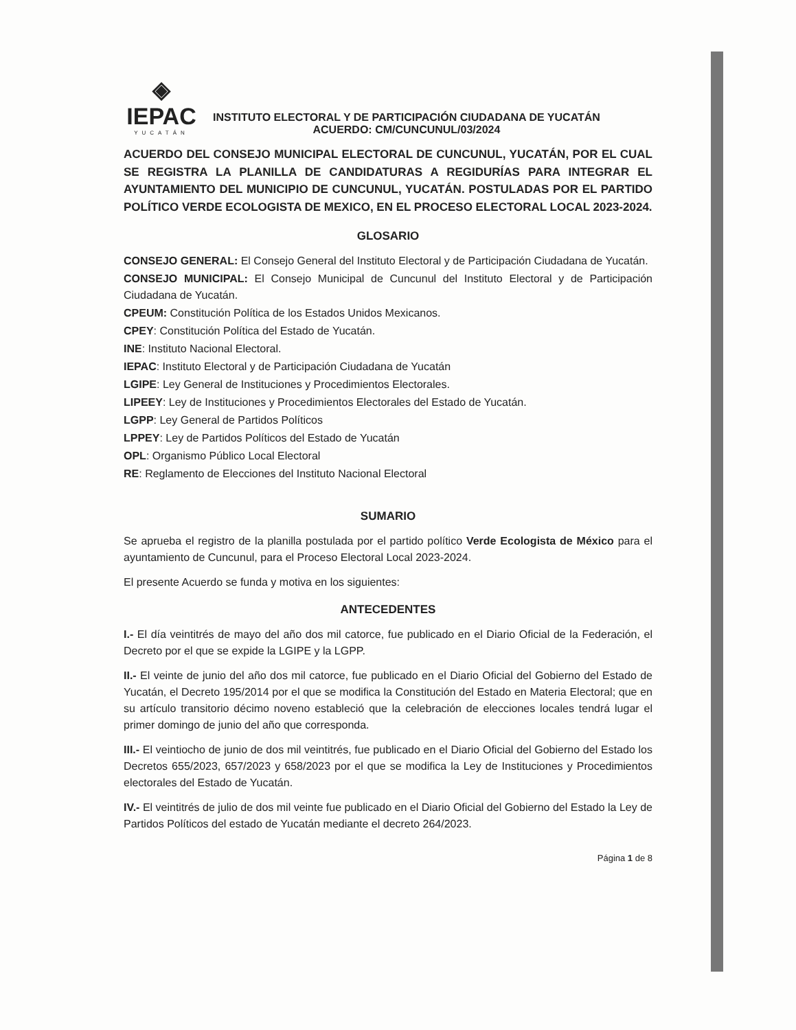◈
IEPAC
YUCATÁN
INSTITUTO ELECTORAL Y DE PARTICIPACIÓN CIUDADANA DE YUCATÁN
ACUERDO: CM/CUNCUNUL/03/2024
ACUERDO DEL CONSEJO MUNICIPAL ELECTORAL DE CUNCUNUL, YUCATÁN, POR EL CUAL SE REGISTRA LA PLANILLA DE CANDIDATURAS A REGIDURÍAS PARA INTEGRAR EL AYUNTAMIENTO DEL MUNICIPIO DE CUNCUNUL, YUCATÁN. POSTULADAS POR EL PARTIDO POLÍTICO VERDE ECOLOGISTA DE MEXICO, EN EL PROCESO ELECTORAL LOCAL 2023-2024.
GLOSARIO
CONSEJO GENERAL: El Consejo General del Instituto Electoral y de Participación Ciudadana de Yucatán.
CONSEJO MUNICIPAL: El Consejo Municipal de Cuncunul del Instituto Electoral y de Participación Ciudadana de Yucatán.
CPEUM: Constitución Política de los Estados Unidos Mexicanos.
CPEY: Constitución Política del Estado de Yucatán.
INE: Instituto Nacional Electoral.
IEPAC: Instituto Electoral y de Participación Ciudadana de Yucatán
LGIPE: Ley General de Instituciones y Procedimientos Electorales.
LIPEEY: Ley de Instituciones y Procedimientos Electorales del Estado de Yucatán.
LGPP: Ley General de Partidos Políticos
LPPEY: Ley de Partidos Políticos del Estado de Yucatán
OPL: Organismo Público Local Electoral
RE: Reglamento de Elecciones del Instituto Nacional Electoral
SUMARIO
Se aprueba el registro de la planilla postulada por el partido político Verde Ecologista de México para el ayuntamiento de Cuncunul, para el Proceso Electoral Local 2023-2024.
El presente Acuerdo se funda y motiva en los siguientes:
ANTECEDENTES
I.- El día veintitrés de mayo del año dos mil catorce, fue publicado en el Diario Oficial de la Federación, el Decreto por el que se expide la LGIPE y la LGPP.
II.- El veinte de junio del año dos mil catorce, fue publicado en el Diario Oficial del Gobierno del Estado de Yucatán, el Decreto 195/2014 por el que se modifica la Constitución del Estado en Materia Electoral; que en su artículo transitorio décimo noveno estableció que la celebración de elecciones locales tendrá lugar el primer domingo de junio del año que corresponda.
III.- El veintiocho de junio de dos mil veintitrés, fue publicado en el Diario Oficial del Gobierno del Estado los Decretos 655/2023, 657/2023 y 658/2023 por el que se modifica la Ley de Instituciones y Procedimientos electorales del Estado de Yucatán.
IV.- El veintitrés de julio de dos mil veinte fue publicado en el Diario Oficial del Gobierno del Estado la Ley de Partidos Políticos del estado de Yucatán mediante el decreto 264/2023.
Página 1 de 8